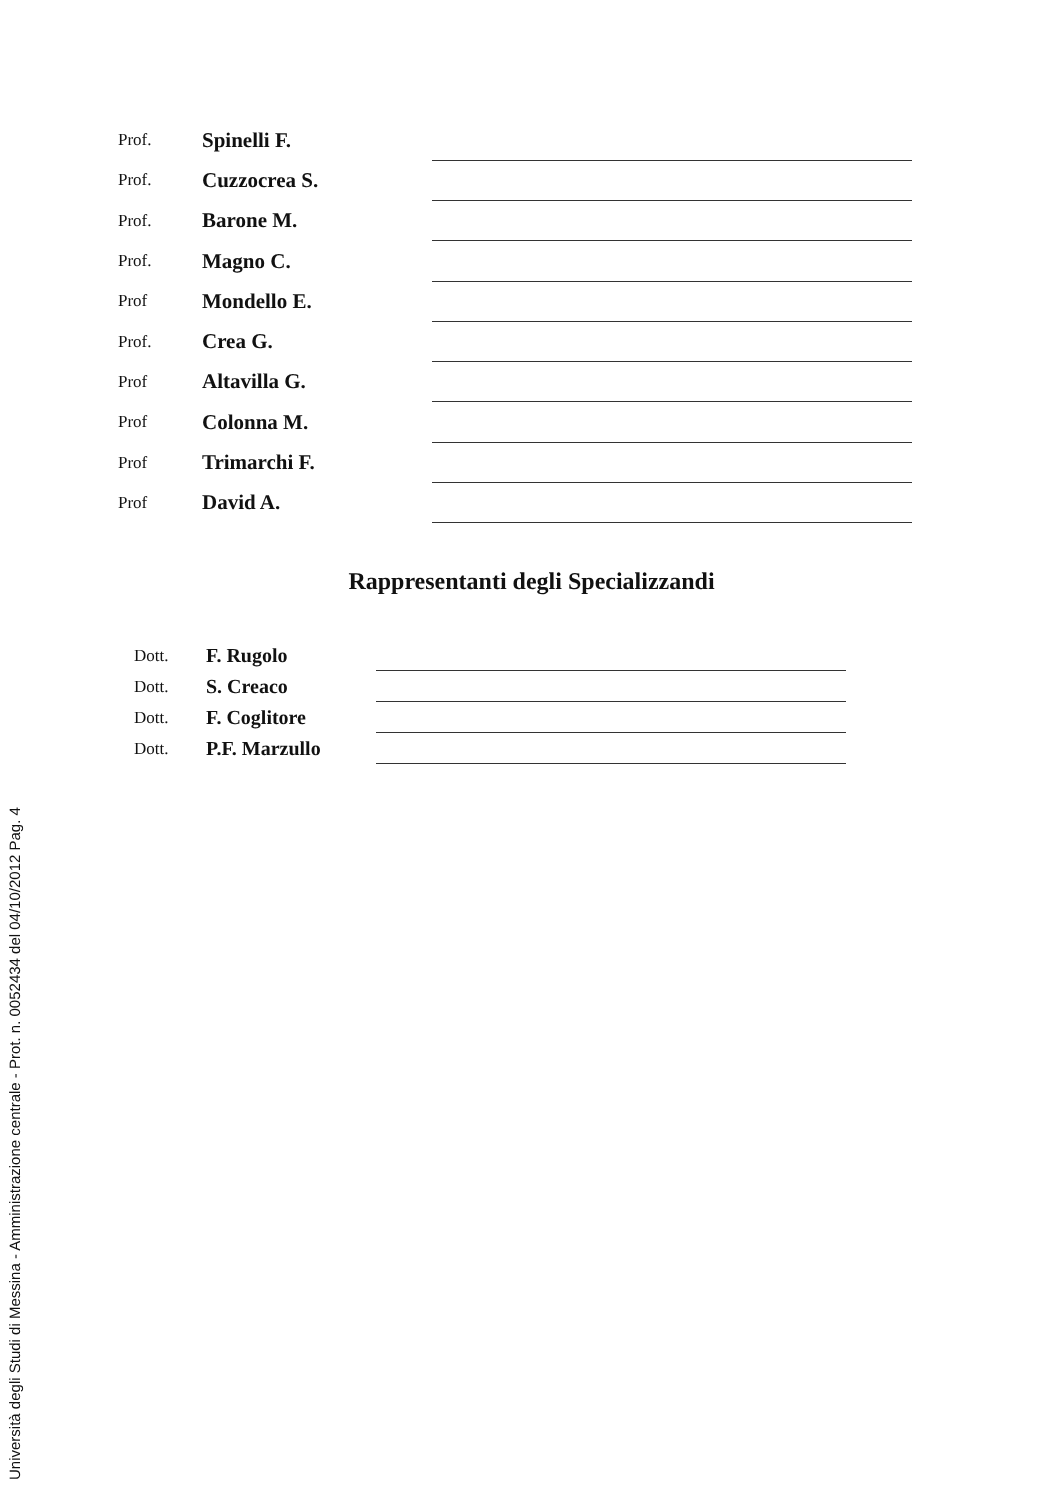Prof. Spinelli F.
Prof. Cuzzocrea S.
Prof. Barone M.
Prof. Magno C.
Prof Mondello E.
Prof. Crea G.
Prof Altavilla G.
Prof Colonna M.
Prof Trimarchi F.
Prof David A.
Rappresentanti degli Specializzandi
Dott. F. Rugolo
Dott. S. Creaco
Dott. F. Coglitore
Dott. P.F. Marzullo
Università degli Studi di Messina - Amministrazione centrale - Prot. n. 0052434 del 04/10/2012 Pag. 4